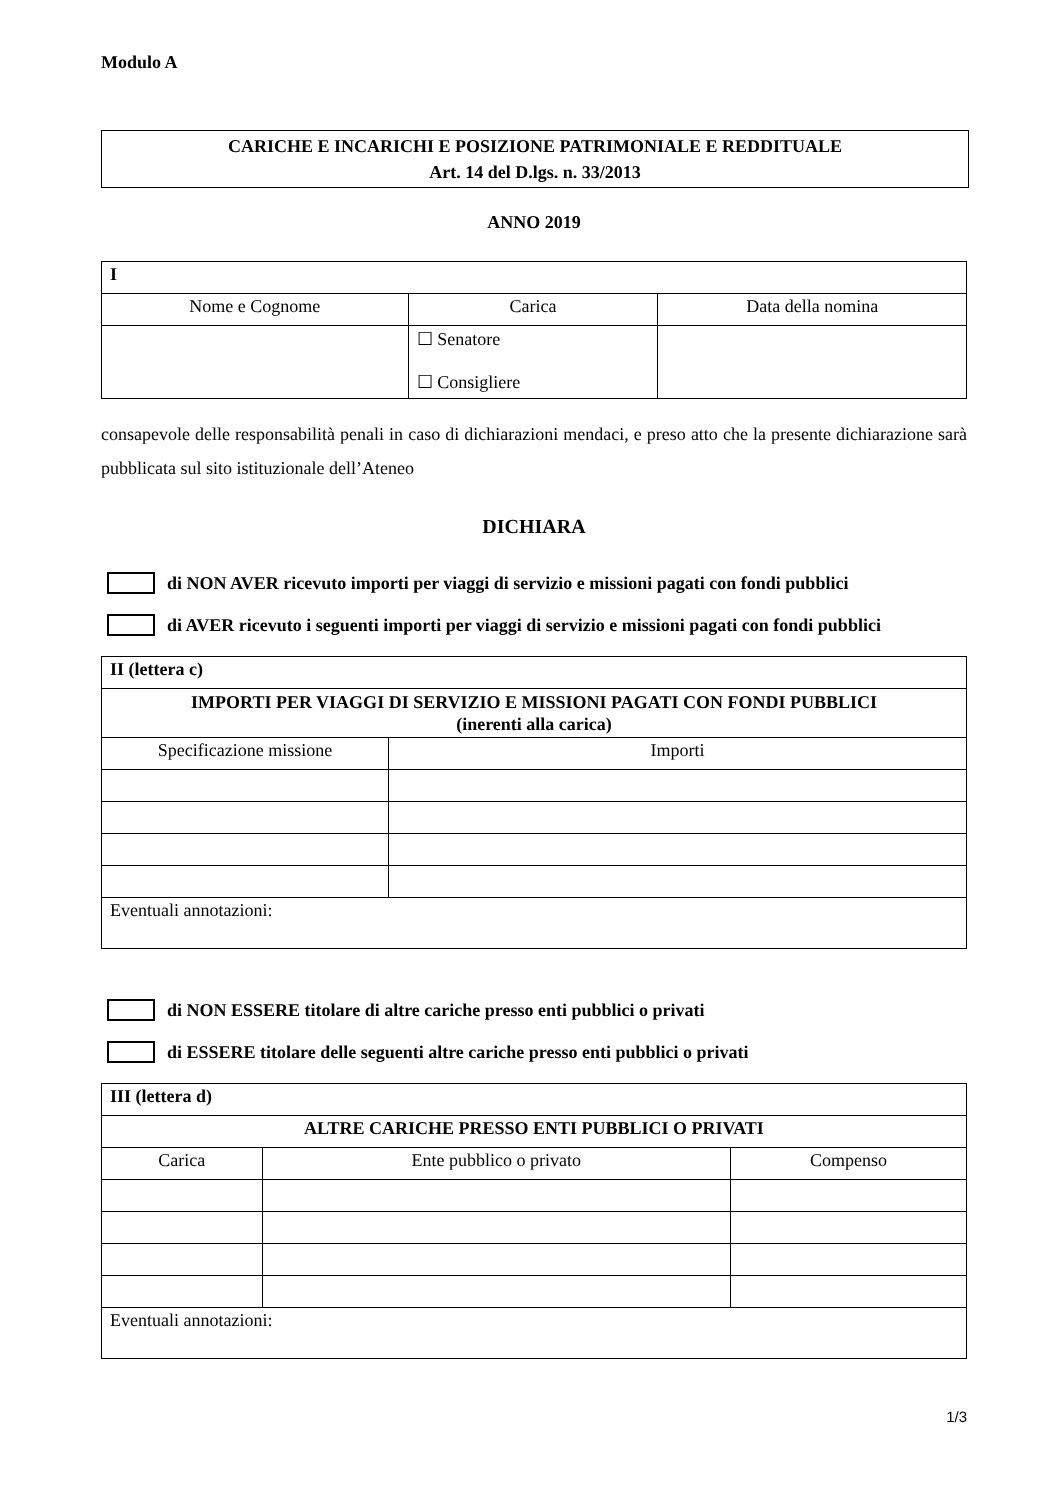Modulo A
CARICHE E INCARICHI E POSIZIONE PATRIMONIALE E REDDITUALE
Art. 14 del D.lgs. n. 33/2013
ANNO 2019
| I | | |
| Nome e Cognome | Carica | Data della nomina |
| | ☐ Senatore ☐ Consigliere | |
consapevole delle responsabilità penali in caso di dichiarazioni mendaci, e preso atto che la presente dichiarazione sarà pubblicata sul sito istituzionale dell’Ateneo
DICHIARA
di NON AVER ricevuto importi per viaggi di servizio e missioni pagati con fondi pubblici
di AVER ricevuto i seguenti importi per viaggi di servizio e missioni pagati con fondi pubblici
| II (lettera c) | |
| IMPORTI PER VIAGGI DI SERVIZIO E MISSIONI PAGATI CON FONDI PUBBLICI (inerenti alla carica) | |
| Specificazione missione | Importi |
| Eventuali annotazioni: | |
di NON ESSERE titolare di altre cariche presso enti pubblici o privati
di ESSERE titolare delle seguenti altre cariche presso enti pubblici o privati
| III (lettera d) | | |
| ALTRE CARICHE PRESSO ENTI PUBBLICI O PRIVATI | | |
| Carica | Ente pubblico o privato | Compenso |
| Eventuali annotazioni: | | |
1/3